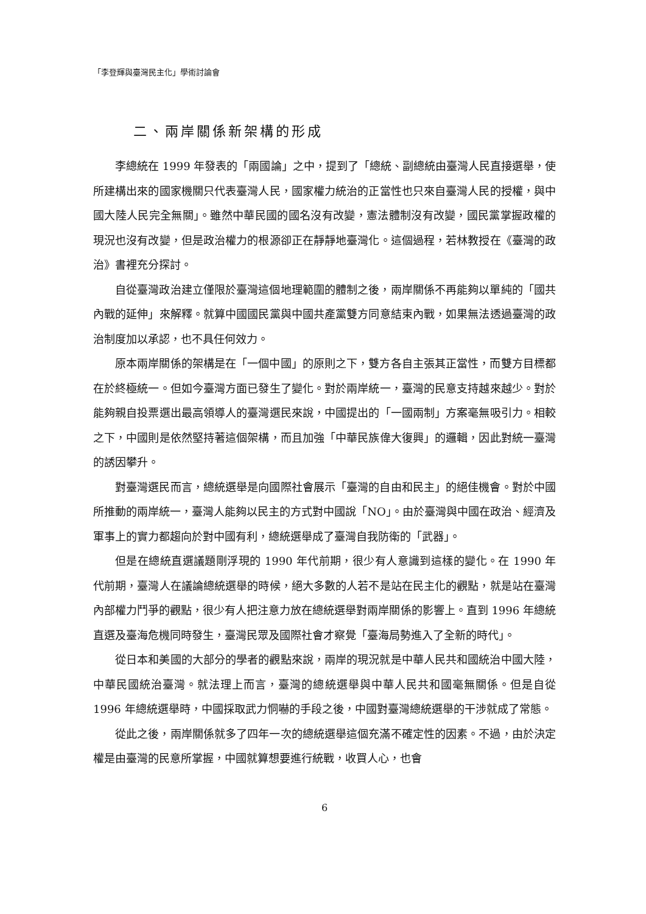「李登輝與臺灣民主化」學術討論會
二、兩岸關係新架構的形成
李總統在 1999 年發表的「兩國論」之中，提到了「總統、副總統由臺灣人民直接選舉，使所建構出來的國家機關只代表臺灣人民，國家權力統治的正當性也只來自臺灣人民的授權，與中國大陸人民完全無關」。雖然中華民國的國名沒有改變，憲法體制沒有改變，國民黨掌握政權的現況也沒有改變，但是政治權力的根源卻正在靜靜地臺灣化。這個過程，若林教授在《臺灣的政治》書裡充分探討。
自從臺灣政治建立僅限於臺灣這個地理範圍的體制之後，兩岸關係不再能夠以單純的「國共內戰的延伸」來解釋。就算中國國民黨與中國共產黨雙方同意結束內戰，如果無法透過臺灣的政治制度加以承認，也不具任何效力。
原本兩岸關係的架構是在「一個中國」的原則之下，雙方各自主張其正當性，而雙方目標都在於終極統一。但如今臺灣方面已發生了變化。對於兩岸統一，臺灣的民意支持越來越少。對於能夠親自投票選出最高領導人的臺灣選民來說，中國提出的「一國兩制」方案毫無吸引力。相較之下，中國則是依然堅持著這個架構，而且加強「中華民族偉大復興」的邏輯，因此對統一臺灣的誘因攀升。
對臺灣選民而言，總統選舉是向國際社會展示「臺灣的自由和民主」的絕佳機會。對於中國所推動的兩岸統一，臺灣人能夠以民主的方式對中國說「NO」。由於臺灣與中國在政治、經濟及軍事上的實力都趨向於對中國有利，總統選舉成了臺灣自我防衛的「武器」。
但是在總統直選議題剛浮現的 1990 年代前期，很少有人意識到這樣的變化。在 1990 年代前期，臺灣人在議論總統選舉的時候，絕大多數的人若不是站在民主化的觀點，就是站在臺灣內部權力鬥爭的觀點，很少有人把注意力放在總統選舉對兩岸關係的影響上。直到 1996 年總統直選及臺海危機同時發生，臺灣民眾及國際社會才察覺「臺海局勢進入了全新的時代」。
從日本和美國的大部分的學者的觀點來說，兩岸的現況就是中華人民共和國統治中國大陸，中華民國統治臺灣。就法理上而言，臺灣的總統選舉與中華人民共和國毫無關係。但是自從 1996 年總統選舉時，中國採取武力恫嚇的手段之後，中國對臺灣總統選舉的干涉就成了常態。
從此之後，兩岸關係就多了四年一次的總統選舉這個充滿不確定性的因素。不過，由於決定權是由臺灣的民意所掌握，中國就算想要進行統戰，收買人心，也會
6